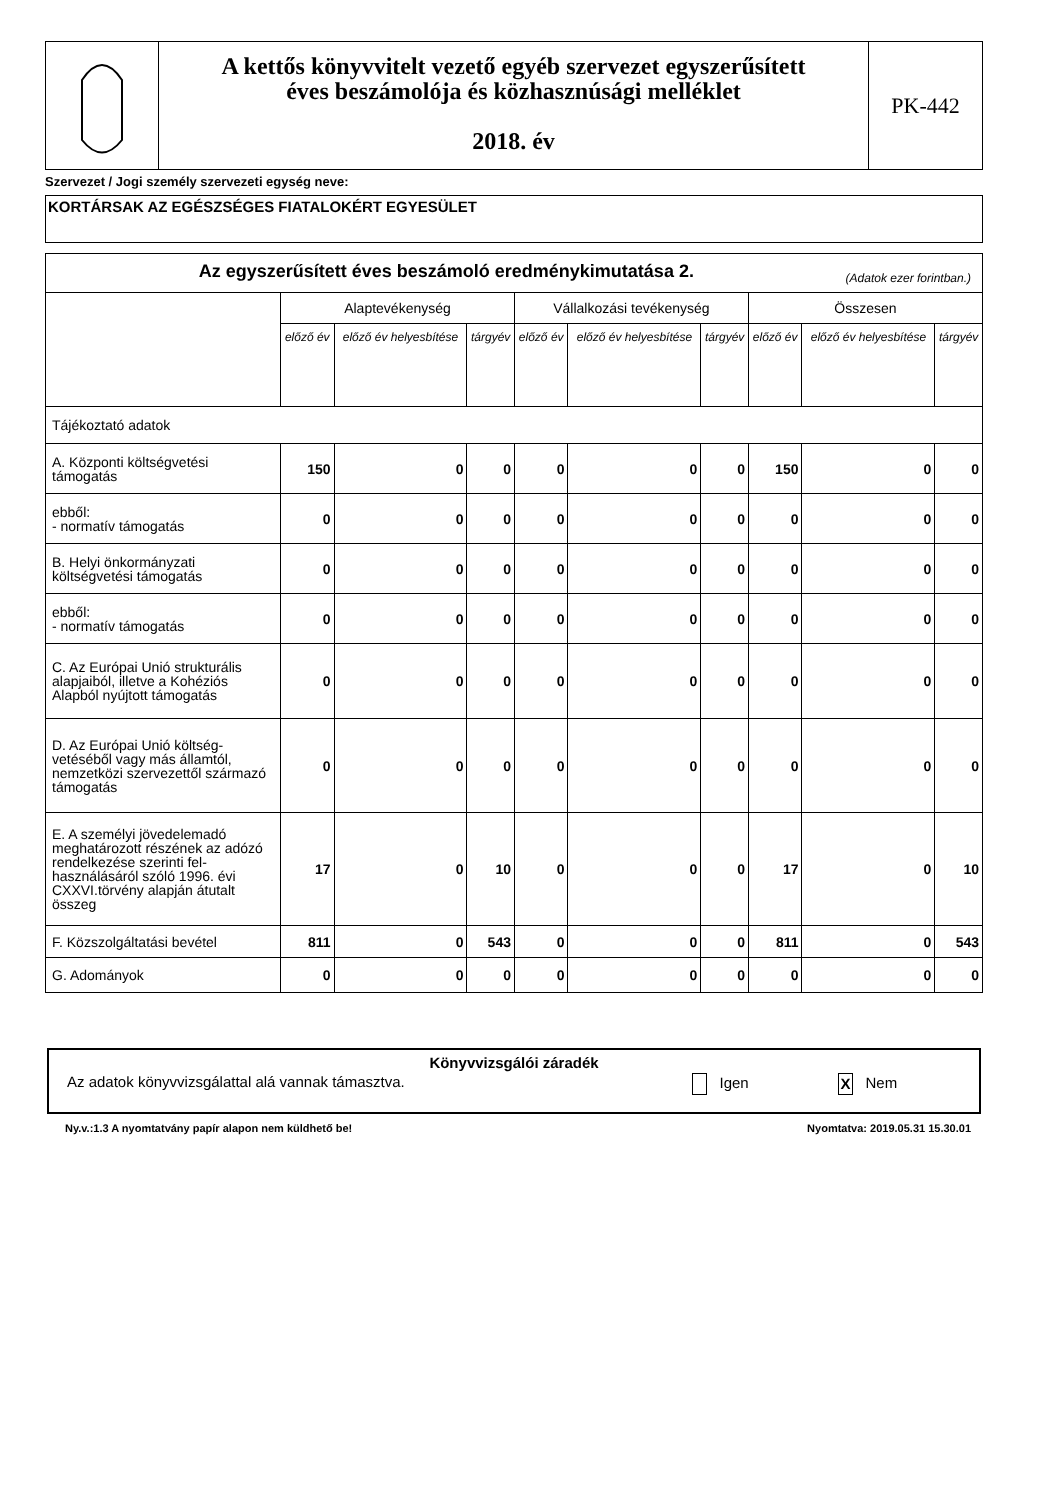A kettős könyvvitelt vezető egyéb szervezet egyszerűsített
éves beszámolója és közhasznúsági melléklet
2018. év
PK-442
Szervezet / Jogi személy szervezeti egység neve:
KORTÁRSAK AZ EGÉSZSÉGES FIATALOKÉRT EGYESÜLET
| Az egyszerűsített éves beszámoló eredménykimutatása 2. (Adatok ezer forintban.) | | | | | | | | | |
| --- | --- | --- | --- | --- | --- | --- | --- | --- | --- |
| | Alaptevékenység | | | Vállalkozási tevékenység | | | Összesen | | |
| | előző év | előző év helyesbítése | tárgyév | előző év | előző év helyesbítése | tárgyév | előző év | előző év helyesbítése | tárgyév |
| Tájékoztató adatok | | | | | | | | | |
| A. Központi költségvetési támogatás | 150 | 0 | 0 | 0 | 0 | 0 | 150 | 0 | 0 |
| ebből: - normatív támogatás | 0 | 0 | 0 | 0 | 0 | 0 | 0 | 0 | 0 |
| B. Helyi önkormányzati költségvetési támogatás | 0 | 0 | 0 | 0 | 0 | 0 | 0 | 0 | 0 |
| ebből: - normatív támogatás | 0 | 0 | 0 | 0 | 0 | 0 | 0 | 0 | 0 |
| C. Az Európai Unió strukturális alapjaiból, illetve a Kohéziós Alapból nyújtott támogatás | 0 | 0 | 0 | 0 | 0 | 0 | 0 | 0 | 0 |
| D. Az Európai Unió költség-vetéséből vagy más államtól, nemzetközi szervezettől származó támogatás | 0 | 0 | 0 | 0 | 0 | 0 | 0 | 0 | 0 |
| E. A személyi jövedelemadó meghatározott részének az adózó rendelkezése szerinti fel-használásáról szóló 1996. évi CXXVI.törvény alapján átutalt összeg | 17 | 0 | 10 | 0 | 0 | 0 | 17 | 0 | 10 |
| F. Közszolgáltatási bevétel | 811 | 0 | 543 | 0 | 0 | 0 | 811 | 0 | 543 |
| G. Adományok | 0 | 0 | 0 | 0 | 0 | 0 | 0 | 0 | 0 |
Könyvvizsgálói záradék
Az adatok könyvvizsgálattal alá vannak támasztva. Igen X Nem
Ny.v.:1.3 A nyomtatvány papír alapon nem küldhető be! Nyomtatva: 2019.05.31 15.30.01